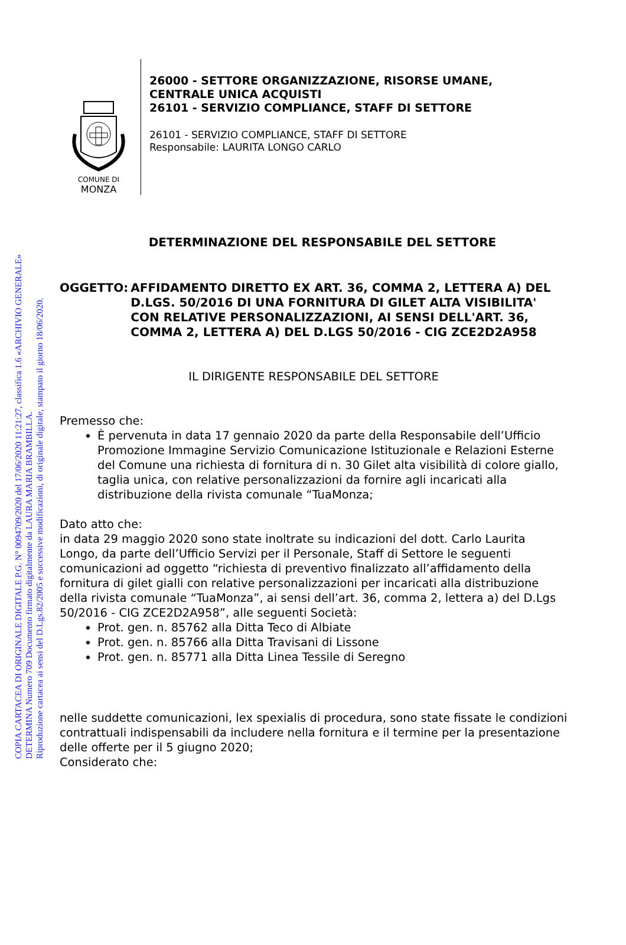COPIA CARTACEA DI ORIGINALE DIGITALE P.G. N° 0094709/2020 del 17/06/2020 11:21:27, classifica 1.6 «ARCHIVIO GENERALE»
DETERMINA Numero 709 Documento firmato digitalmente da LAURA MARIA BRAMBILLA.
Riproduzione cartacea ai sensi del D.Lgs.82/2005 e successive modificazioni, di originale digitale, stampato il giorno 18/06/2020.
COMUNE DI
MONZA
26000 - SETTORE ORGANIZZAZIONE, RISORSE UMANE,
CENTRALE UNICA ACQUISTI
26101 - SERVIZIO COMPLIANCE, STAFF DI SETTORE
26101 - SERVIZIO COMPLIANCE, STAFF DI SETTORE
Responsabile: LAURITA LONGO CARLO
DETERMINAZIONE DEL RESPONSABILE DEL SETTORE
OGGETTO: AFFIDAMENTO DIRETTO EX ART. 36, COMMA 2, LETTERA A) DEL D.LGS. 50/2016 DI UNA FORNITURA DI GILET ALTA VISIBILITA' CON RELATIVE PERSONALIZZAZIONI, AI SENSI DELL'ART. 36, COMMA 2, LETTERA A) DEL D.LGS 50/2016 - CIG ZCE2D2A958
IL DIRIGENTE RESPONSABILE DEL SETTORE
Premesso che:
È pervenuta in data 17 gennaio 2020 da parte della Responsabile dell’Ufficio Promozione Immagine Servizio Comunicazione Istituzionale e Relazioni Esterne del Comune una richiesta di fornitura di n. 30 Gilet alta visibilità di colore giallo, taglia unica, con relative personalizzazioni da fornire agli incaricati alla distribuzione della rivista comunale “TuaMonza;
Dato atto che:
in data 29 maggio 2020 sono state inoltrate su indicazioni del dott. Carlo Laurita Longo, da parte dell’Ufficio Servizi per il Personale, Staff di Settore le seguenti comunicazioni ad oggetto “richiesta di preventivo finalizzato all’affidamento della fornitura di gilet gialli con relative personalizzazioni per incaricati alla distribuzione della rivista comunale “TuaMonza”, ai sensi dell’art. 36, comma 2, lettera a) del D.Lgs 50/2016 - CIG ZCE2D2A958”, alle seguenti Società:
Prot. gen. n. 85762 alla Ditta Teco di Albiate
Prot. gen. n. 85766 alla Ditta Travisani di Lissone
Prot. gen. n. 85771 alla Ditta Linea Tessile di Seregno
nelle suddette comunicazioni, lex spexialis di procedura, sono state fissate le condizioni contrattuali indispensabili da includere nella fornitura e il termine per la presentazione delle offerte per il 5 giugno 2020;
Considerato che: